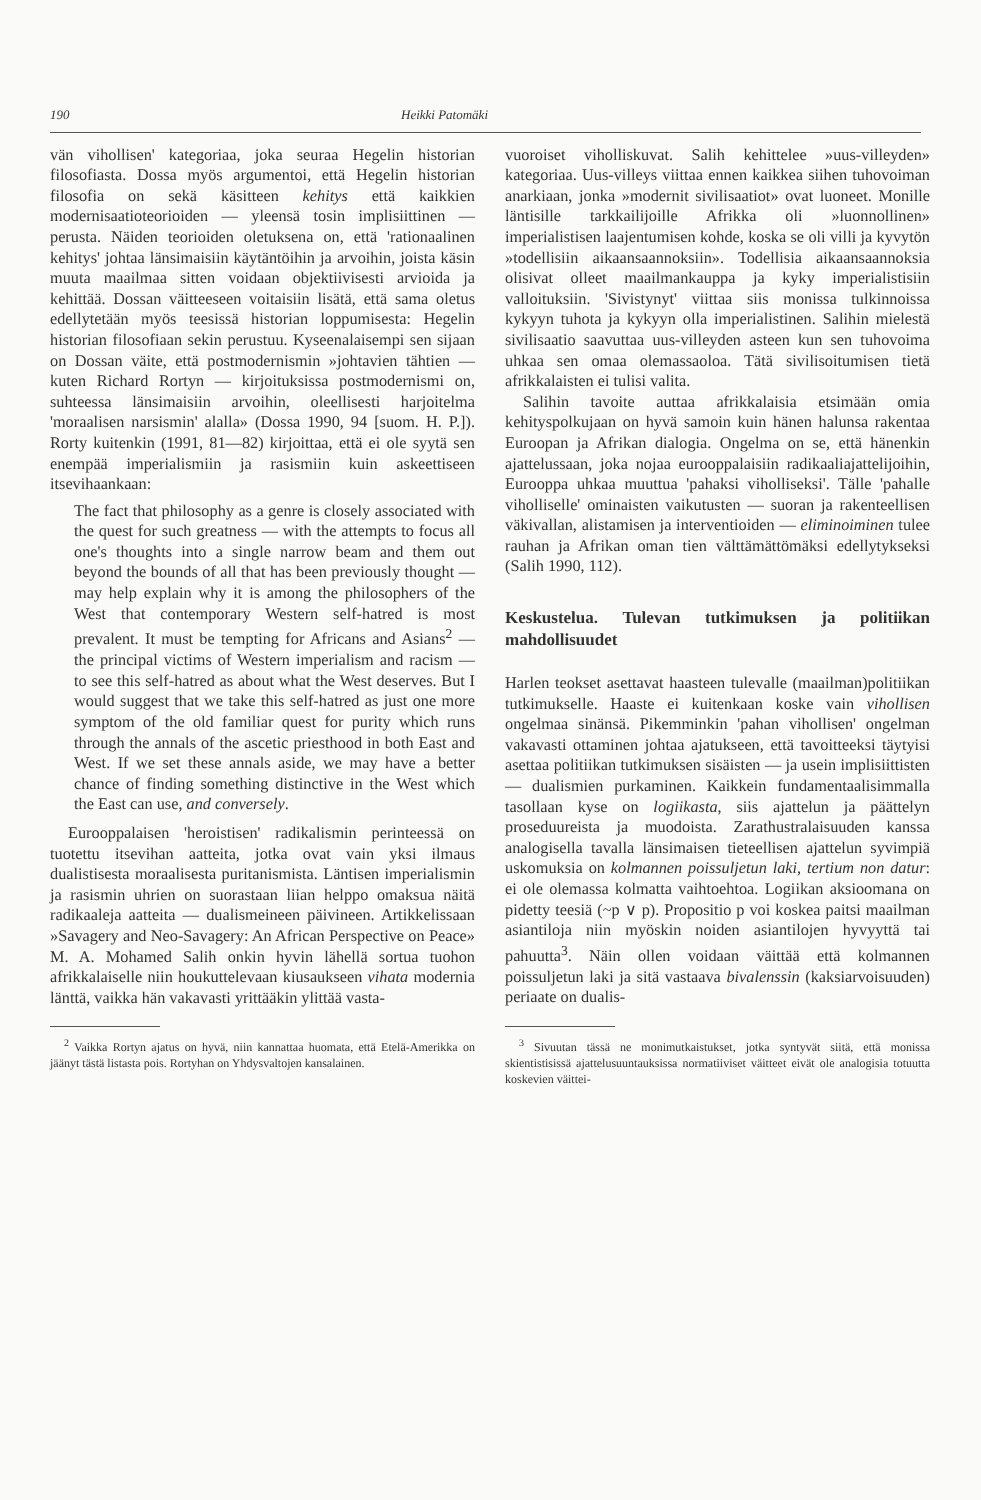190 Heikki Patomäki
vän vihollisen' kategoriaa, joka seuraa Hegelin historian filosofiasta. Dossa myös argumentoi, että Hegelin historian filosofia on sekä käsitteen kehitys että kaikkien modernisaatioteorioiden — yleensä tosin implisiittinen — perusta. Näiden teorioiden oletuksena on, että 'rationaalinen kehitys' johtaa länsimaisiin käytäntöihin ja arvoihin, joista käsin muuta maailmaa sitten voidaan objektiivisesti arvioida ja kehittää. Dossan väitteeseen voitaisiin lisätä, että sama oletus edellytetään myös teesissä historian loppumisesta: Hegelin historian filosofiaan sekin perustuu. Kyseenalaisempi sen sijaan on Dossan väite, että postmodernismin »johtavien tähtien — kuten Richard Rortyn — kirjoituksissa postmodernismi on, suhteessa länsimaisiin arvoihin, oleellisesti harjoitelma 'moraalisen narsismin' alalla» (Dossa 1990, 94 [suom. H. P.]). Rorty kuitenkin (1991, 81—82) kirjoittaa, että ei ole syytä sen enempää imperialismiin ja rasismiin kuin askeettiseen itsevihaankaan:
The fact that philosophy as a genre is closely associated with the quest for such greatness — with the attempts to focus all one's thoughts into a single narrow beam and them out beyond the bounds of all that has been previously thought — may help explain why it is among the philosophers of the West that contemporary Western self-hatred is most prevalent. It must be tempting for Africans and Asians<sup>2</sup> — the principal victims of Western imperialism and racism — to see this self-hatred as about what the West deserves. But I would suggest that we take this self-hatred as just one more symptom of the old familiar quest for purity which runs through the annals of the ascetic priesthood in both East and West. If we set these annals aside, we may have a better chance of finding something distinctive in the West which the East can use, and conversely.
Eurooppalaisen 'heroistisen' radikalismin perinteessä on tuotettu itsevihan aatteita, jotka ovat vain yksi ilmaus dualistisesta moraalisesta puritanismista. Läntisen imperialismin ja rasismin uhrien on suorastaan liian helppo omaksua näitä radikaaleja aatteita — dualismeineen päivineen. Artikkelissaan »Savagery and Neo-Savagery: An African Perspective on Peace» M. A. Mohamed Salih onkin hyvin lähellä sortua tuohon afrikkalaiselle niin houkuttelevaan kiusaukseen vihata modernia länttä, vaikka hän vakavasti yrittääkin ylittää vasta-
<sup>2</sup> Vaikka Rortyn ajatus on hyvä, niin kannattaa huomata, että Etelä-Amerikka on jäänyt tästä listasta pois. Rortyhan on Yhdysvaltojen kansalainen.
vuoroiset vihollis­kuvat. Salih kehittelee »uus-villeyden» kategoriaa. Uus-villeys viittaa ennen kaikkea siihen tuhovoiman anarkiaan, jonka »modernit sivilisaatiot» ovat luoneet. Monille läntisille tarkkailijoille Afrikka oli »luonnollinen» imperialistisen laajentumisen kohde, koska se oli villi ja kyvytön »todellisiin aikaansaannoksiin». Todellisia aikaansaannoksia olisivat olleet maailmankauppa ja kyky imperialistisiin valloituksiin. 'Sivistynyt' viittaa siis monissa tulkinnoissa kykyyn tuhota ja kykyyn olla imperialistinen. Salihin mielestä sivilisaatio saavuttaa uus-villeyden asteen kun sen tuhovoima uhkaa sen omaa olemassaoloa. Tätä sivilisoitumisen tietä afrikkalaisten ei tulisi valita.
Salihin tavoite auttaa afrikkalaisia etsimään omia kehityspolkujaan on hyvä samoin kuin hänen halunsa rakentaa Euroopan ja Afrikan dialogia. Ongelma on se, että hänenkin ajattelussaan, joka nojaa eurooppalaisiin radikaaliajattelijoihin, Eurooppa uhkaa muuttua 'pahaksi viholliseksi'. Tälle 'pahalle viholliselle' ominaisten vaikutusten — suoran ja rakenteellisen väkivallan, alistamisen ja interventioiden — eliminoiminen tulee rauhan ja Afrikan oman tien välttämättömäksi edellytykseksi (Salih 1990, 112).
Keskustelua. Tulevan tutkimuksen ja politiikan mahdollisuudet
Harlen teokset asettavat haasteen tulevalle (maailman)politiikan tutkimukselle. Haaste ei kuitenkaan koske vain vihollisen ongelmaa sinänsä. Pikemminkin 'pahan vihollisen' ongelman vakavasti ottaminen johtaa ajatukseen, että tavoitteeksi täytyisi asettaa politiikan tutkimuksen sisäisten — ja usein implisiittisten — dualismien purkaminen. Kaikkein fundamentaalisimmalla tasollaan kyse on logiikasta, siis ajattelun ja päättelyn proseduureista ja muodoista. Zarathustralaisuuden kanssa analogisella tavalla länsimaisen tieteellisen ajattelun syvimpiä uskomuksia on kolmannen poissuljetun laki, tertium non datur: ei ole olemassa kolmatta vaihtoehtoa. Logiikan aksioomana on pidetty teesiä (~p ∨ p). Propositio p voi koskea paitsi maailman asiantiloja niin myöskin noiden asiantilojen hyvyyttä tai pahuutta<sup>3</sup>. Näin ollen voidaan väittää että kolmannen poissuljetun laki ja sitä vastaava bivalenssin (kaksiarvoisuuden) periaate on dualis-
<sup>3</sup> Sivuutan tässä ne monimutkaistukset, jotka syntyvät siitä, että monissa skientistisissä ajattelusuuntauksissa normatiiviset väitteet eivät ole analogisia totuutta koskevien väittei-